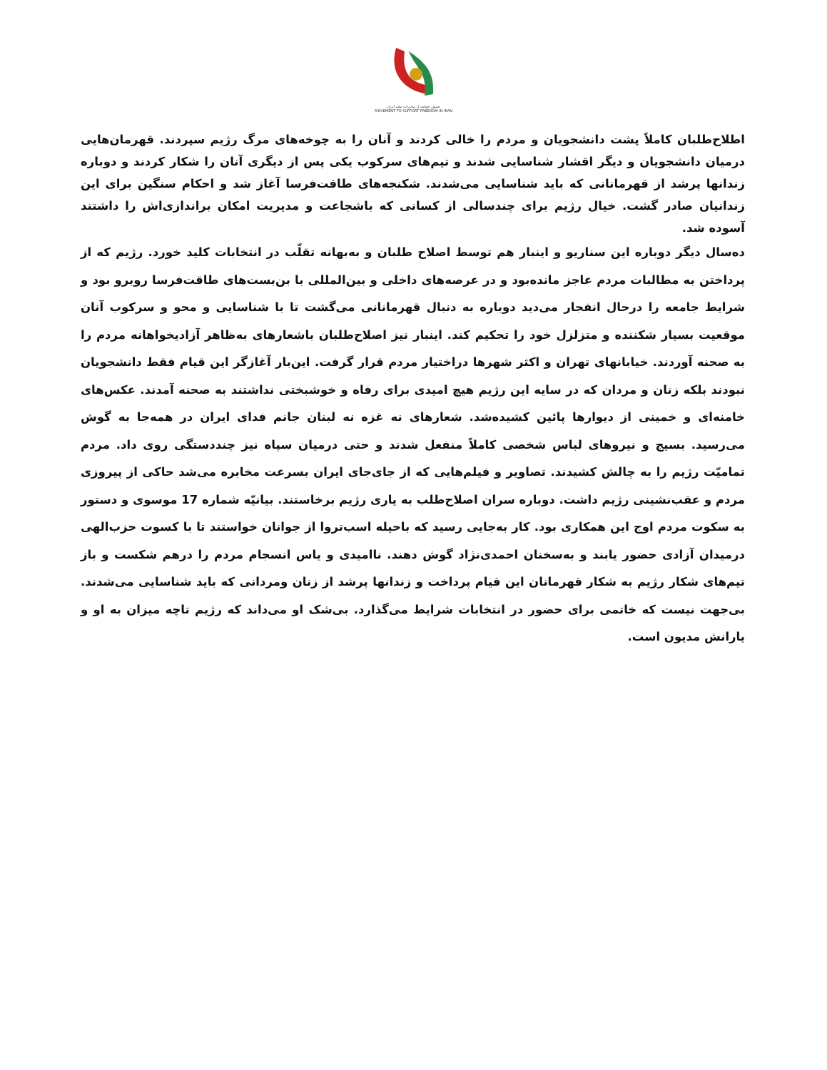جنبش حمایت از مبارزات ملت ایران
MOVEMENT TO SUPPORT FREEDOM IN IRAN
اطلاح‌طلبان کاملاً پشت دانشجویان و مردم را خالی کردند و آنان را به چوخه‌های مرگ رژیم سپردند. قهرمان‌هایی درمیان دانشجویان و دیگر اقشار شناسایی شدند و تیم‌های سرکوب یکی پس از دیگری آنان را شکار کردند و دوباره زندانها پرشد از قهرمانانی که باید شناسایی می‌شدند. شکنجه‌های طاقت‌فرسا آغاز شد و احکام سنگین برای این زندانیان صادر گشت. خیال رژیم برای چندسالی از کسانی که باشجاعت و مدیریت امکان براندازی‌اش را داشتند آسوده شد.
ده‌سال دیگر دوباره این سناریو و اینبار هم توسط اصلاح طلبان و به‌بهانه تقلّب در انتخابات کلید خورد. رژیم که از پرداختن به مطالبات مردم عاجز مانده‌بود و در عرصه‌های داخلی و بین‌المللی با بن‌بست‌های طاقت‌فرسا روبرو بود و شرایط جامعه را درحال انفجار می‌دید دوباره به دنبال قهرمانانی می‌گشت تا با شناسایی و محو و سرکوب آنان موقعیت بسیار شکننده و متزلزل خود را تحکیم کند. اینبار نیز اصلاح‌طلبان باشعارهای به‌ظاهر آزادیخواهانه مردم را به صحنه آوردند. خیابانهای تهران و اکثر شهرها دراختیار مردم قرار گرفت. این‌بار آغازگر این قیام فقط دانشجویان نبودند بلکه زنان و مردان که در سایه این رژیم هیچ امیدی برای رفاه و خوشبختی نداشتند به صحنه آمدند. عکس‌های خامنه‌ای و خمینی از دیوارها پائین کشیده‌شد. شعارهای نه غزه نه لبنان جانم فدای ایران در همه‌جا به گوش می‌رسید. بسیج و نیروهای لباس شخصی کاملاً منفعل شدند و حتی درمیان سپاه نیز چنددستگی روی داد. مردم تمامیّت رژیم را به چالش کشیدند. تصاویر و فیلم‌هایی که از جای‌جای ایران بسرعت مخابره می‌شد حاکی از پیروزی مردم و عقب‌نشینی رژیم داشت. دوباره سران اصلاح‌طلب به یاری رژیم برخاستند. بیانیّه شماره 17 موسوی و دستور به سکوت مردم اوج این همکاری بود. کار به‌جایی رسید که باحیله اسب‌تروا از جوانان خواستند تا با کسوت حزب‌الهی درمیدان آزادی حضور یابند و به‌سخنان احمدی‌نژاد گوش دهند. ناامیدی و یاس انسجام مردم را درهم شکست و باز تیم‌های شکار رژیم به شکار قهرمانان این قیام پرداخت و زندانها پرشد از زنان ومردانی که باید شناسایی می‌شدند. بی‌جهت نیست که خاتمی برای حضور در انتخابات شرایط می‌گذارد. بی‌شک او می‌داند که رژیم تاچه میزان به او و یارانش مدیون است.